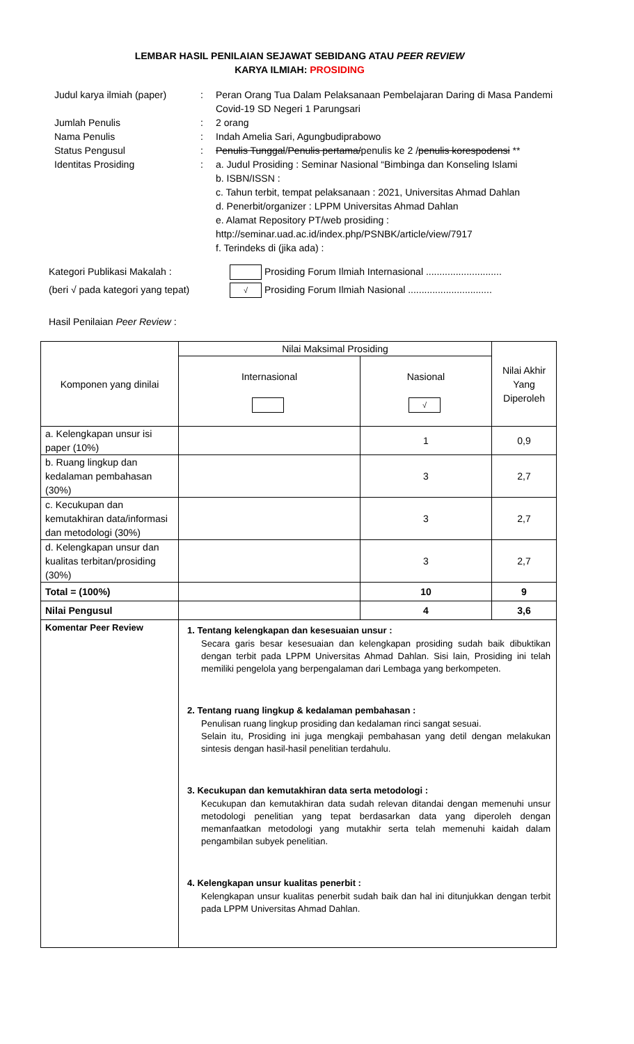LEMBAR HASIL PENILAIAN SEJAWAT SEBIDANG ATAU PEER REVIEW
KARYA ILMIAH: PROSIDING
| Judul karya ilmiah (paper) | : | Peran Orang Tua Dalam Pelaksanaan Pembelajaran Daring di Masa Pandemi Covid-19 SD Negeri 1 Parungsari |
| Jumlah Penulis | : | 2 orang |
| Nama Penulis | : | Indah Amelia Sari, Agungbudiprabowo |
| Status Pengusul | : | Penulis Tunggal / Penulis pertama/ penulis ke 2 / penulis korespodensi ** |
| Identitas Prosiding | : | a. Judul Prosiding : Seminar Nasional “Bimbinga dan Konseling Islami b. ISBN/ISSN : c. Tahun terbit, tempat pelaksanaan : 2021, Universitas Ahmad Dahlan d. Penerbit/organizer : LPPM Universitas Ahmad Dahlan e. Alamat Repository PT/web prosiding : http://seminar.uad.ac.id/index.php/PSNBK/article/view/7917 f. Terindeks di (jika ada) : |
Kategori Publikasi Makalah : Prosiding Forum Ilmiah Internasional ............................
(beri √ pada kategori yang tepat) √ Prosiding Forum Ilmiah Nasional ...............................
Hasil Penilaian Peer Review :
| Komponen yang dinilai | Nilai Maksimal Prosiding | | Nilai Akhir Yang Diperoleh |
| --- | --- | --- | --- |
| | Internasional | Nasional √ | |
| a. Kelengkapan unsur isi paper (10%) | | 1 | 0,9 |
| b. Ruang lingkup dan kedalaman pembahasan (30%) | | 3 | 2,7 |
| c. Kecukupan dan kemutakhiran data/informasi dan metodologi (30%) | | 3 | 2,7 |
| d. Kelengkapan unsur dan kualitas terbitan/prosiding (30%) | | 3 | 2,7 |
| Total = (100%) | | 10 | 9 |
| Nilai Pengusul | | 4 | 3,6 |
| Komentar Peer Review | 1. Tentang kelengkapan dan kesesuaian unsur : Secara garis besar kesesuaian dan kelengkapan prosiding sudah baik dibuktikan dengan terbit pada LPPM Universitas Ahmad Dahlan. Sisi lain, Prosiding ini telah memiliki pengelola yang berpengalaman dari Lembaga yang berkompeten. 2. Tentang ruang lingkup & kedalaman pembahasan : Penulisan ruang lingkup prosiding dan kedalaman rinci sangat sesuai. Selain itu, Prosiding ini juga mengkaji pembahasan yang detil dengan melakukan sintesis dengan hasil-hasil penelitian terdahulu. 3. Kecukupan dan kemutakhiran data serta metodologi : Kecukupan dan kemutakhiran data sudah relevan ditandai dengan memenuhi unsur metodologi penelitian yang tepat berdasarkan data yang diperoleh dengan memanfaatkan metodologi yang mutakhir serta telah memenuhi kaidah dalam pengambilan subyek penelitian. 4. Kelengkapan unsur kualitas penerbit : Kelengkapan unsur kualitas penerbit sudah baik dan hal ini ditunjukkan dengan terbit pada LPPM Universitas Ahmad Dahlan. | | |